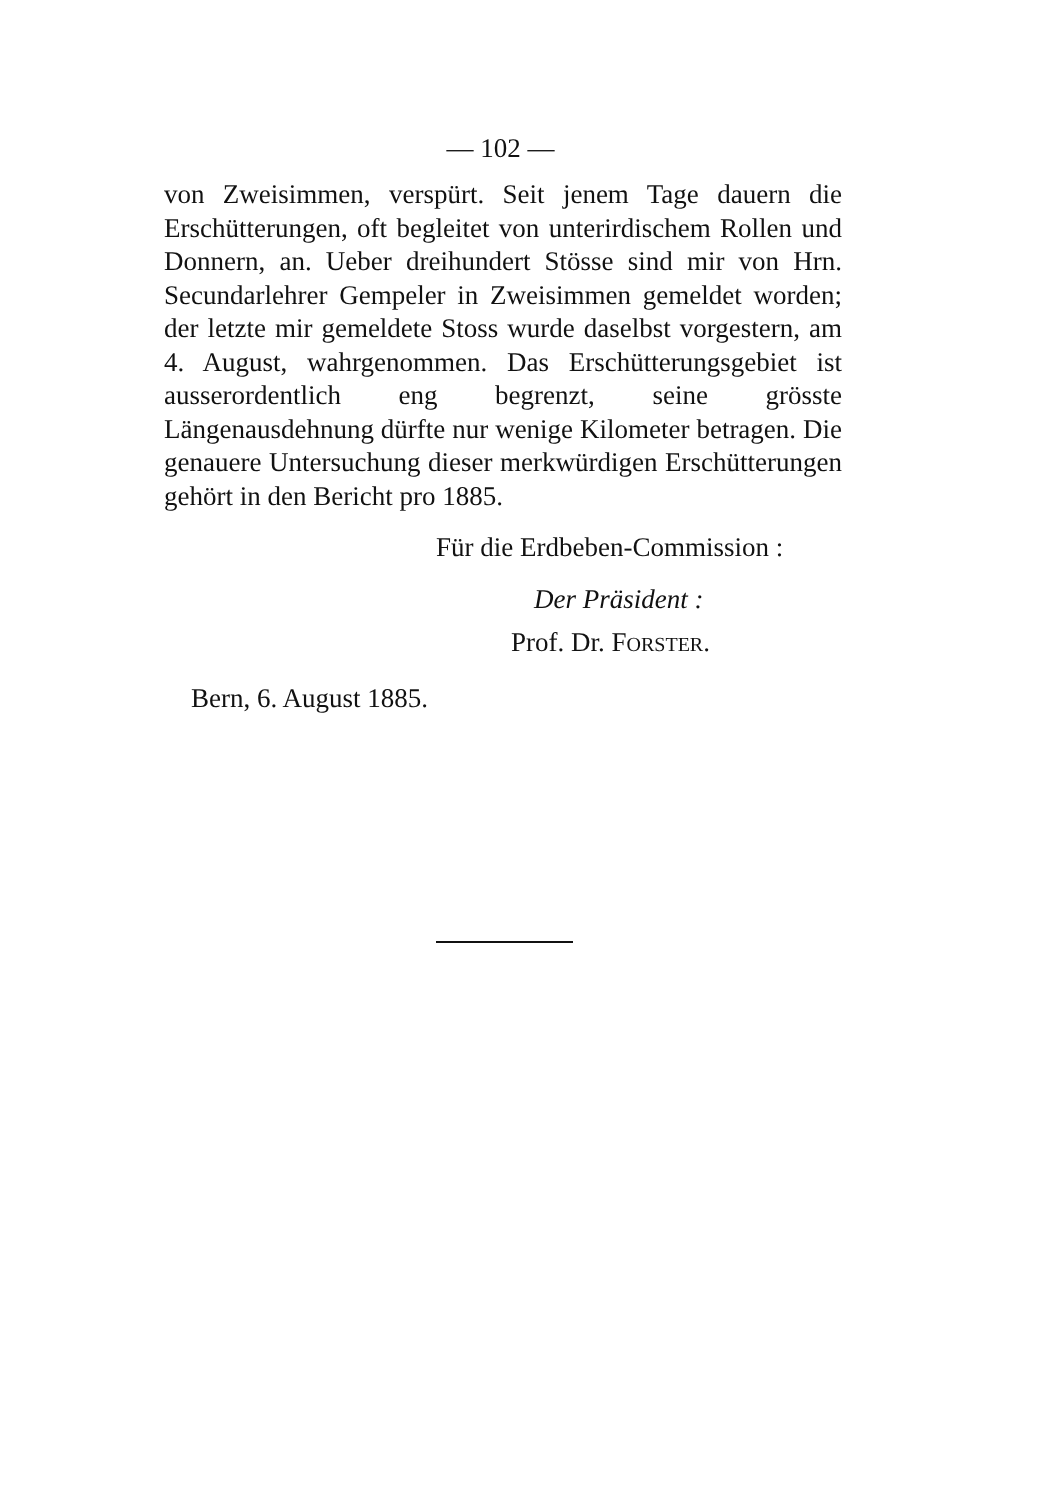— 102 —
von Zweisimmen, verspürt. Seit jenem Tage dauern die Erschütterungen, oft begleitet von unterirdischem Rollen und Donnern, an. Ueber dreihundert Stösse sind mir von Hrn. Secundarlehrer Gempeler in Zweisimmen gemeldet worden; der letzte mir gemeldete Stoss wurde daselbst vorgestern, am 4. August, wahrgenommen. Das Erschütterungsgebiet ist ausserordentlich eng begrenzt, seine grösste Längenausdehnung dürfte nur wenige Kilometer betragen. Die genauere Untersuchung dieser merkwürdigen Erschütterungen gehört in den Bericht pro 1885.
Für die Erdbeben-Commission :
Der Präsident :
Prof. Dr. FORSTER.
Bern, 6. August 1885.